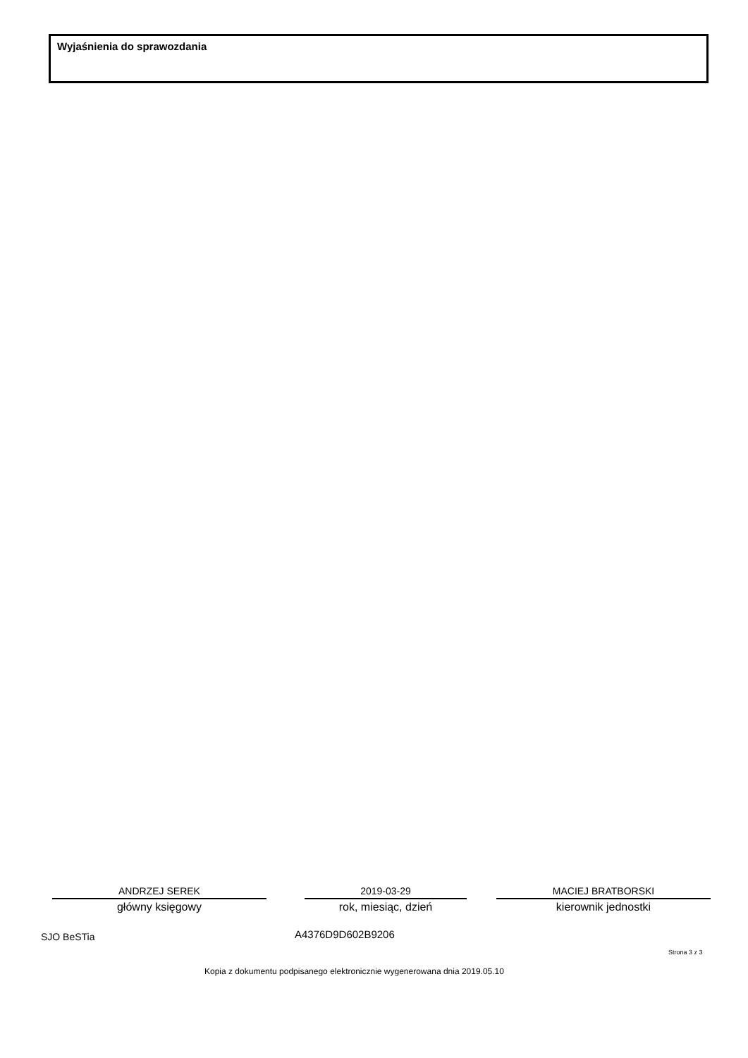Wyjaśnienia do sprawozdania
ANDRZEJ SEREK
główny księgowy
2019-03-29
rok, miesiąc, dzień
MACIEJ BRATBORSKI
kierownik jednostki
SJO BeSTia A4376D9D602B9206
Strona 3 z 3
Kopia z dokumentu podpisanego elektronicznie wygenerowana dnia 2019.05.10